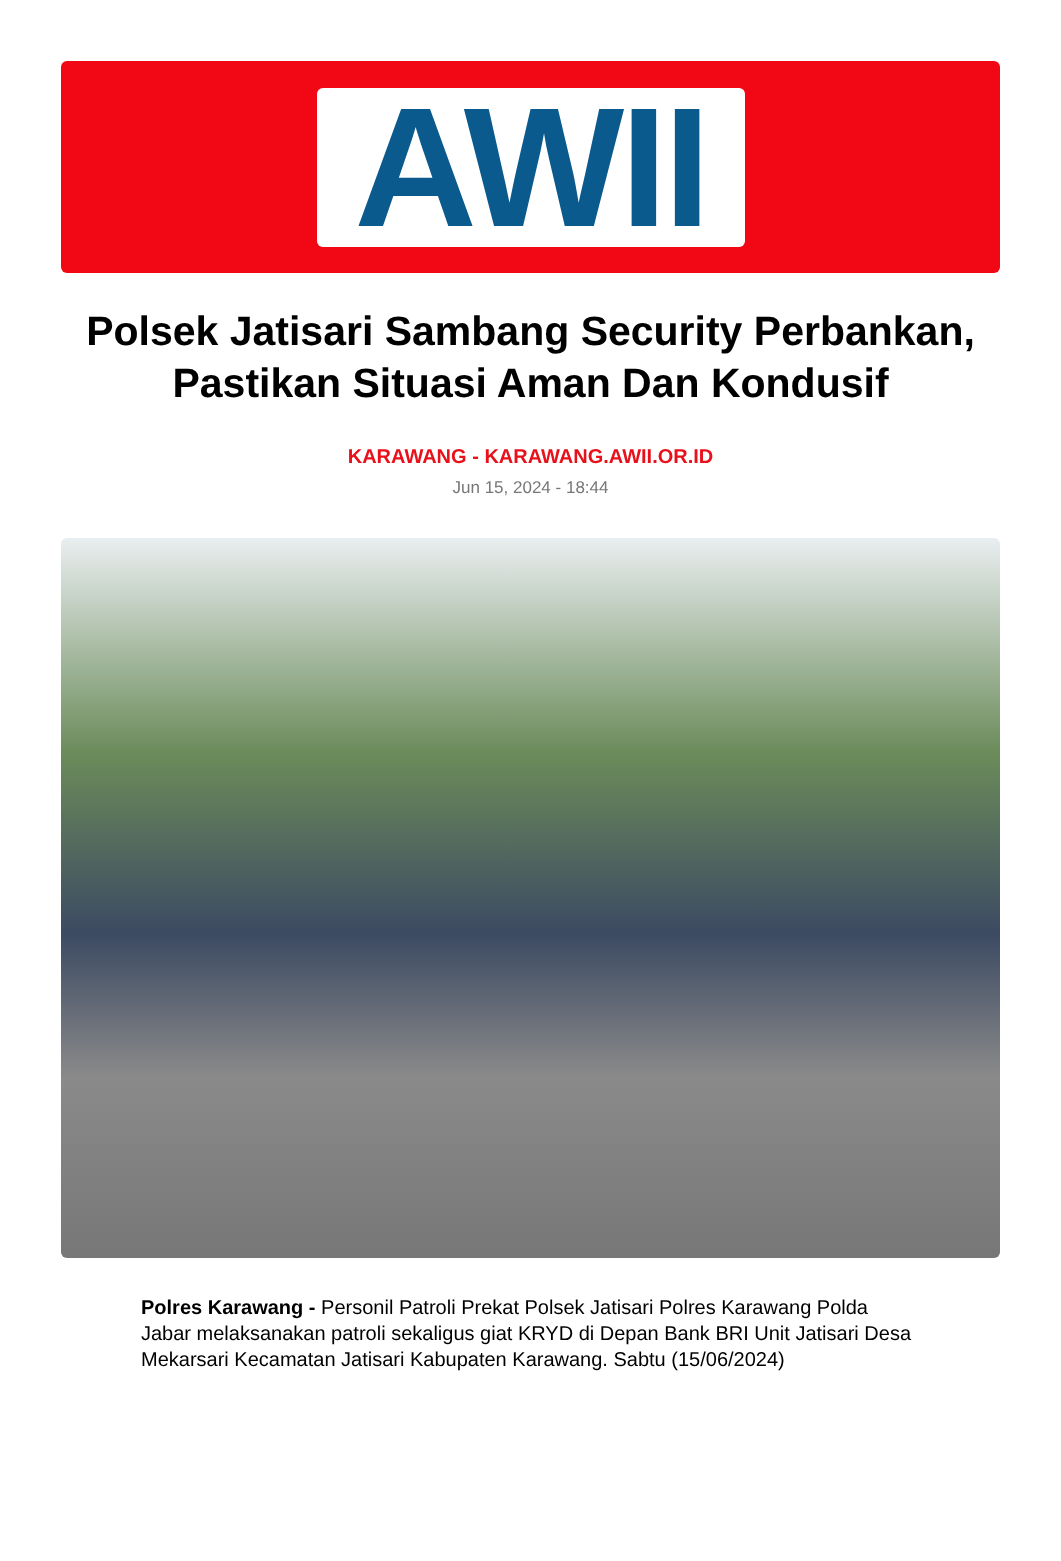AWII
Polsek Jatisari Sambang Security Perbankan, Pastikan Situasi Aman Dan Kondusif
KARAWANG - KARAWANG.AWII.OR.ID
Jun 15, 2024 - 18:44
Polres Karawang - Personil Patroli Prekat Polsek Jatisari Polres Karawang Polda Jabar melaksanakan patroli sekaligus giat KRYD di Depan Bank BRI Unit Jatisari Desa Mekarsari Kecamatan Jatisari Kabupaten Karawang. Sabtu (15/06/2024)